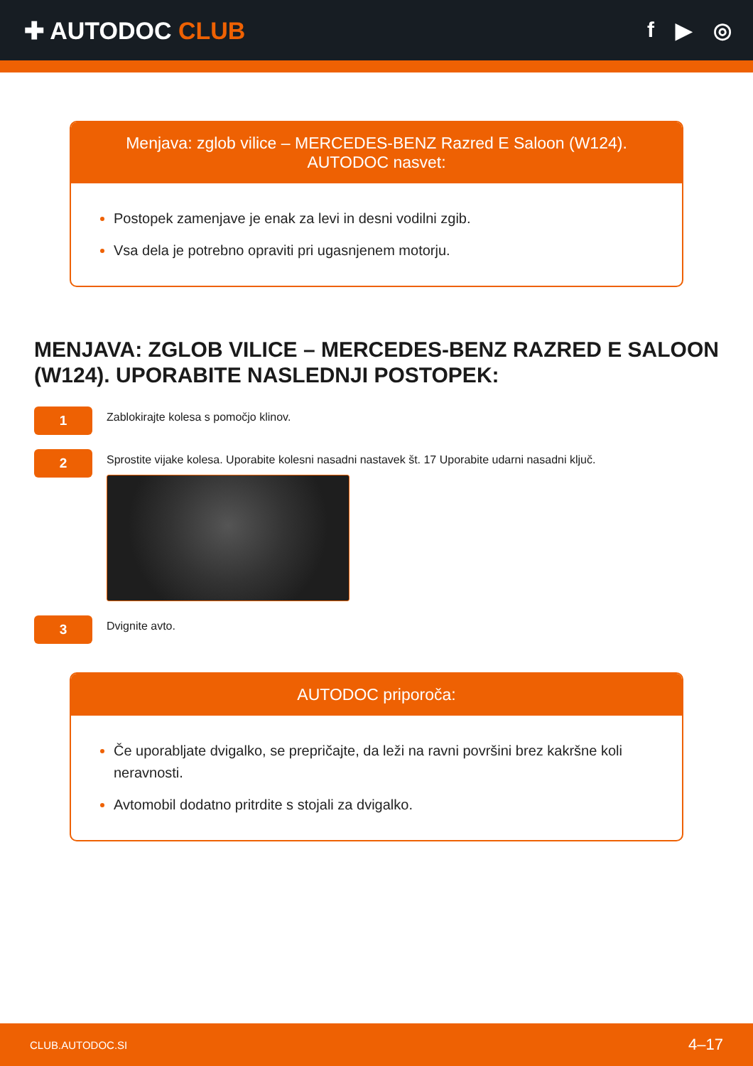✚ AUTODOC CLUB f ▶ ◎
Menjava: zglob vilice – MERCEDES-BENZ Razred E Saloon (W124). AUTODOC nasvet:
Postopek zamenjave je enak za levi in desni vodilni zgib.
Vsa dela je potrebno opraviti pri ugasnjenem motorju.
MENJAVA: ZGLOB VILICE – MERCEDES-BENZ RAZRED E SALOON (W124). UPORABITE NASLEDNJI POSTOPEK:
1
Zablokirajte kolesa s pomočjo klinov.
2
Sprostite vijake kolesa. Uporabite kolesni nasadni nastavek št. 17 Uporabite udarni nasadni ključ.
3
Dvignite avto.
AUTODOC priporoča:
Če uporabljate dvigalko, se prepričajte, da leži na ravni površini brez kakršne koli neravnosti.
Avtomobil dodatno pritrdite s stojali za dvigalko.
CLUB.AUTODOC.SI 4–17